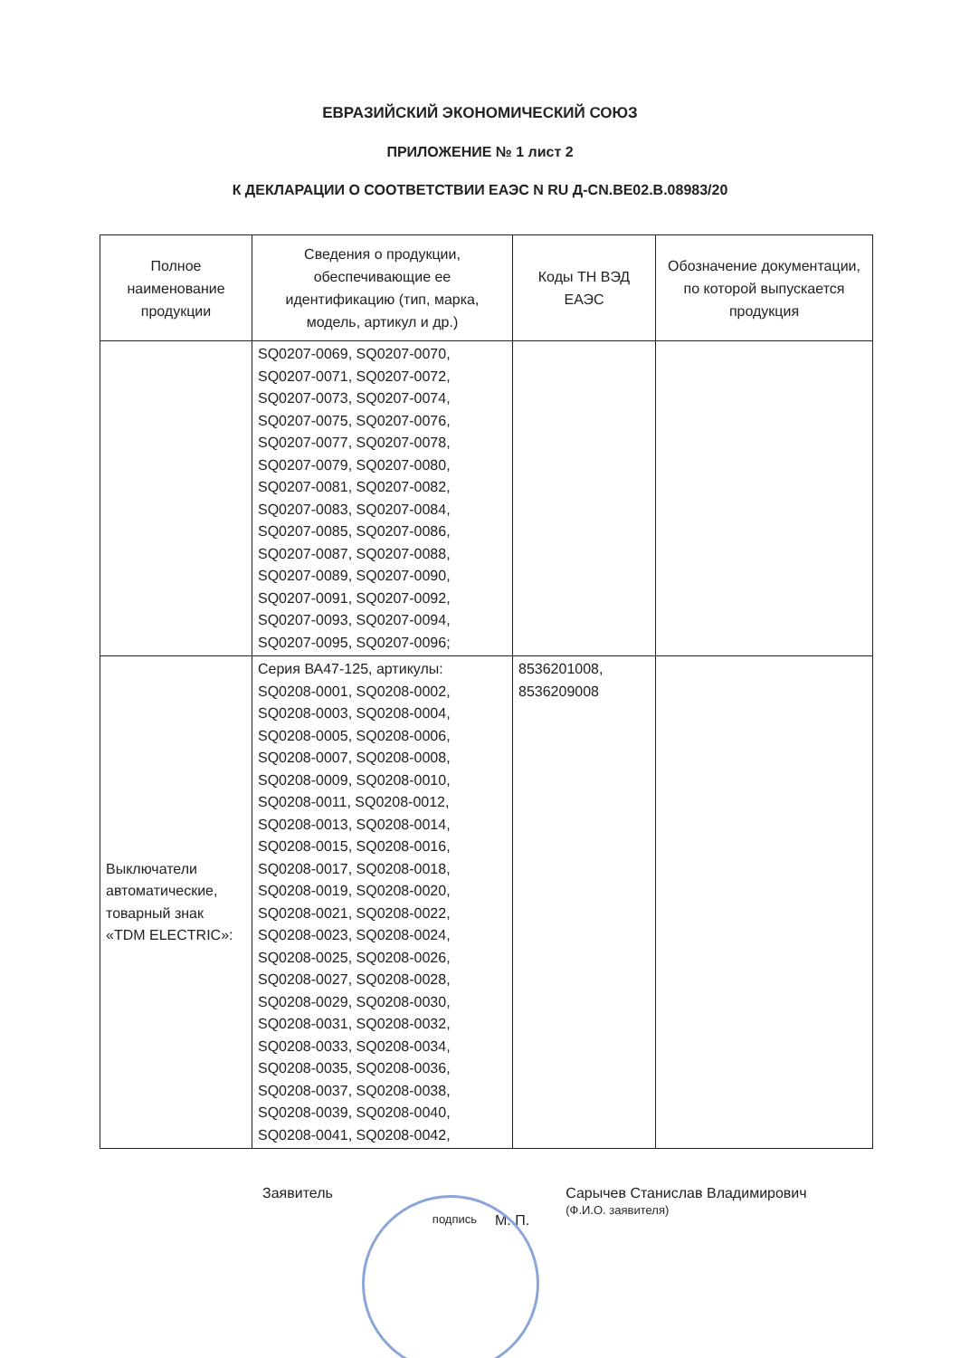ЕВРАЗИЙСКИЙ ЭКОНОМИЧЕСКИЙ СОЮЗ
ПРИЛОЖЕНИЕ № 1 лист 2
К ДЕКЛАРАЦИИ О СООТВЕТСТВИИ ЕАЭС N RU Д-CN.BE02.B.08983/20
| Полное наименование продукции | Сведения о продукции, обеспечивающие ее идентификацию (тип, марка, модель, артикул и др.) | Коды ТН ВЭД ЕАЭС | Обозначение документации, по которой выпускается продукция |
| --- | --- | --- | --- |
| | SQ0207-0069, SQ0207-0070, SQ0207-0071, SQ0207-0072, SQ0207-0073, SQ0207-0074, SQ0207-0075, SQ0207-0076, SQ0207-0077, SQ0207-0078, SQ0207-0079, SQ0207-0080, SQ0207-0081, SQ0207-0082, SQ0207-0083, SQ0207-0084, SQ0207-0085, SQ0207-0086, SQ0207-0087, SQ0207-0088, SQ0207-0089, SQ0207-0090, SQ0207-0091, SQ0207-0092, SQ0207-0093, SQ0207-0094, SQ0207-0095, SQ0207-0096; | | |
| Выключатели автоматические, товарный знак «TDM ELECTRIC»: | Серия ВА47-125, артикулы: SQ0208-0001, SQ0208-0002, SQ0208-0003, SQ0208-0004, SQ0208-0005, SQ0208-0006, SQ0208-0007, SQ0208-0008, SQ0208-0009, SQ0208-0010, SQ0208-0011, SQ0208-0012, SQ0208-0013, SQ0208-0014, SQ0208-0015, SQ0208-0016, SQ0208-0017, SQ0208-0018, SQ0208-0019, SQ0208-0020, SQ0208-0021, SQ0208-0022, SQ0208-0023, SQ0208-0024, SQ0208-0025, SQ0208-0026, SQ0208-0027, SQ0208-0028, SQ0208-0029, SQ0208-0030, SQ0208-0031, SQ0208-0032, SQ0208-0033, SQ0208-0034, SQ0208-0035, SQ0208-0036, SQ0208-0037, SQ0208-0038, SQ0208-0039, SQ0208-0040, SQ0208-0041, SQ0208-0042, | 8536201008, 8536209008 | |
Заявитель подпись М. П. Сарычев Станислав Владимирович
(Ф.И.О. заявителя)